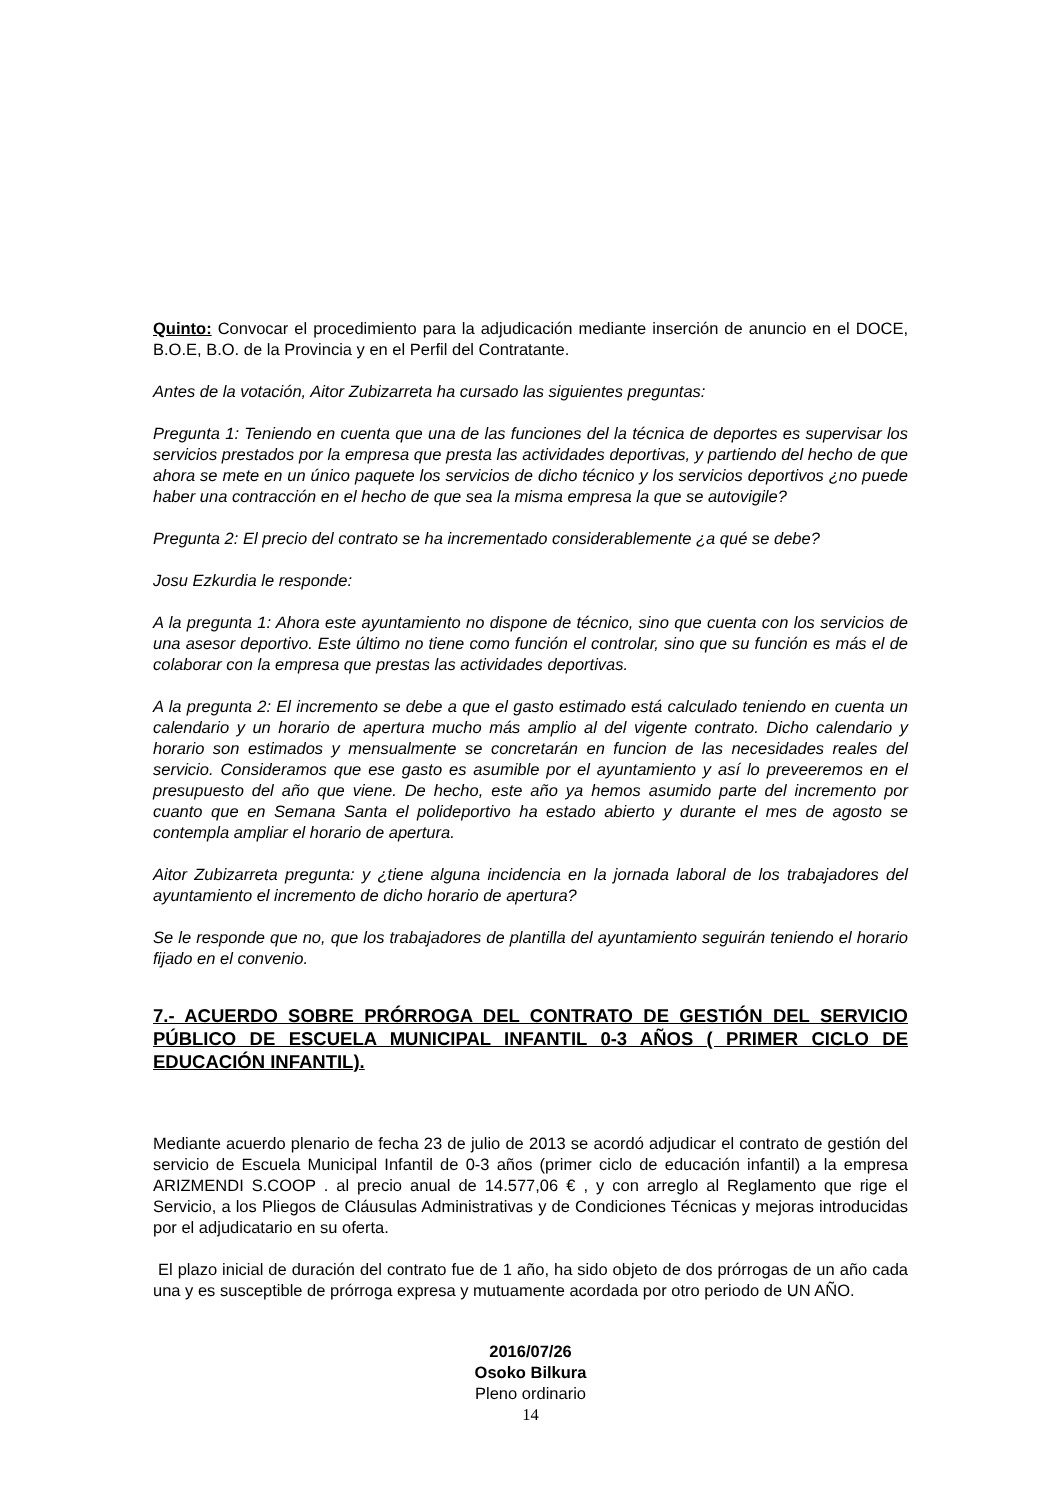Quinto: Convocar el procedimiento para la adjudicación mediante inserción de anuncio en el DOCE, B.O.E, B.O. de la Provincia y en el Perfil del Contratante.
Antes de la votación, Aitor Zubizarreta ha cursado las siguientes preguntas:
Pregunta 1: Teniendo en cuenta que una de las funciones del la técnica de deportes es supervisar los servicios prestados por la empresa que presta las actividades deportivas, y partiendo del hecho de que ahora se mete en un único paquete los servicios de dicho técnico y los servicios deportivos ¿no puede haber una contracción en el hecho de que sea la misma empresa la que se autovigile?
Pregunta 2: El precio del contrato se ha incrementado considerablemente ¿a qué se debe?
Josu Ezkurdia le responde:
A la pregunta 1: Ahora este ayuntamiento no dispone de técnico, sino que cuenta con los servicios de una asesor deportivo. Este último no tiene como función el controlar, sino que su función es más el de colaborar con la empresa que prestas las actividades deportivas.
A la pregunta 2: El incremento se debe a que el gasto estimado está calculado teniendo en cuenta un calendario y un horario de apertura mucho más amplio al del vigente contrato. Dicho calendario y horario son estimados y mensualmente se concretarán en funcion de las necesidades reales del servicio. Consideramos que ese gasto es asumible por el ayuntamiento y así lo preveeremos en el presupuesto del año que viene. De hecho, este año ya hemos asumido parte del incremento por cuanto que en Semana Santa el polideportivo ha estado abierto y durante el mes de agosto se contempla ampliar el horario de apertura.
Aitor Zubizarreta pregunta: y ¿tiene alguna incidencia en la jornada laboral de los trabajadores del ayuntamiento el incremento de dicho horario de apertura?
Se le responde que no, que los trabajadores de plantilla del ayuntamiento seguirán teniendo el horario fijado en el convenio.
7.- ACUERDO SOBRE PRÓRROGA DEL CONTRATO DE GESTIÓN DEL SERVICIO PÚBLICO DE ESCUELA MUNICIPAL INFANTIL 0-3 AÑOS ( PRIMER CICLO DE EDUCACIÓN INFANTIL).
Mediante acuerdo plenario de fecha 23 de julio de 2013 se acordó adjudicar el contrato de gestión del servicio de Escuela Municipal Infantil de 0-3 años (primer ciclo de educación infantil) a la empresa ARIZMENDI S.COOP . al precio anual de 14.577,06 € , y con arreglo al Reglamento que rige el Servicio, a los Pliegos de Cláusulas Administrativas y de Condiciones Técnicas y mejoras introducidas por el adjudicatario en su oferta.
El plazo inicial de duración del contrato fue de 1 año, ha sido objeto de dos prórrogas de un año cada una y es susceptible de prórroga expresa y mutuamente acordada por otro periodo de UN AÑO.
2016/07/26
Osoko Bilkura
Pleno ordinario
14